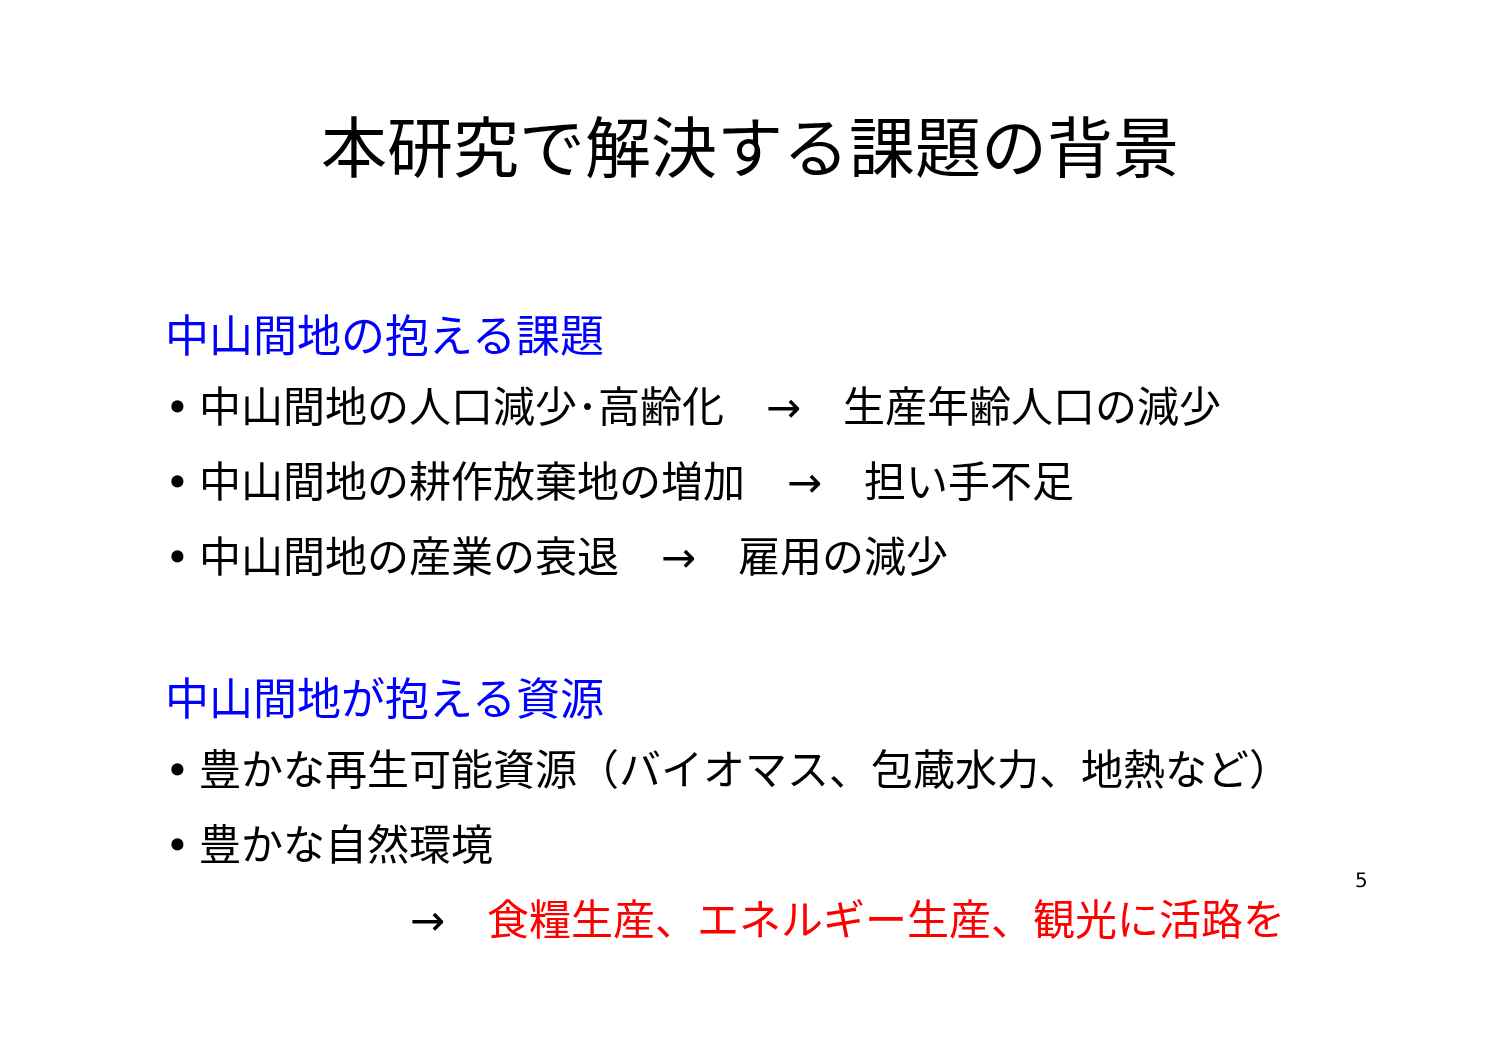本研究で解決する課題の背景
中山間地の抱える課題
• 中山間地の人口減少･高齢化　→　生産年齢人口の減少
• 中山間地の耕作放棄地の増加　→　担い手不足
• 中山間地の産業の衰退　→　雇用の減少
中山間地が抱える資源
• 豊かな再生可能資源（バイオマス、包蔵水力、地熱など）
• 豊かな自然環境
→　食糧生産、エネルギー生産、観光に活路を
5